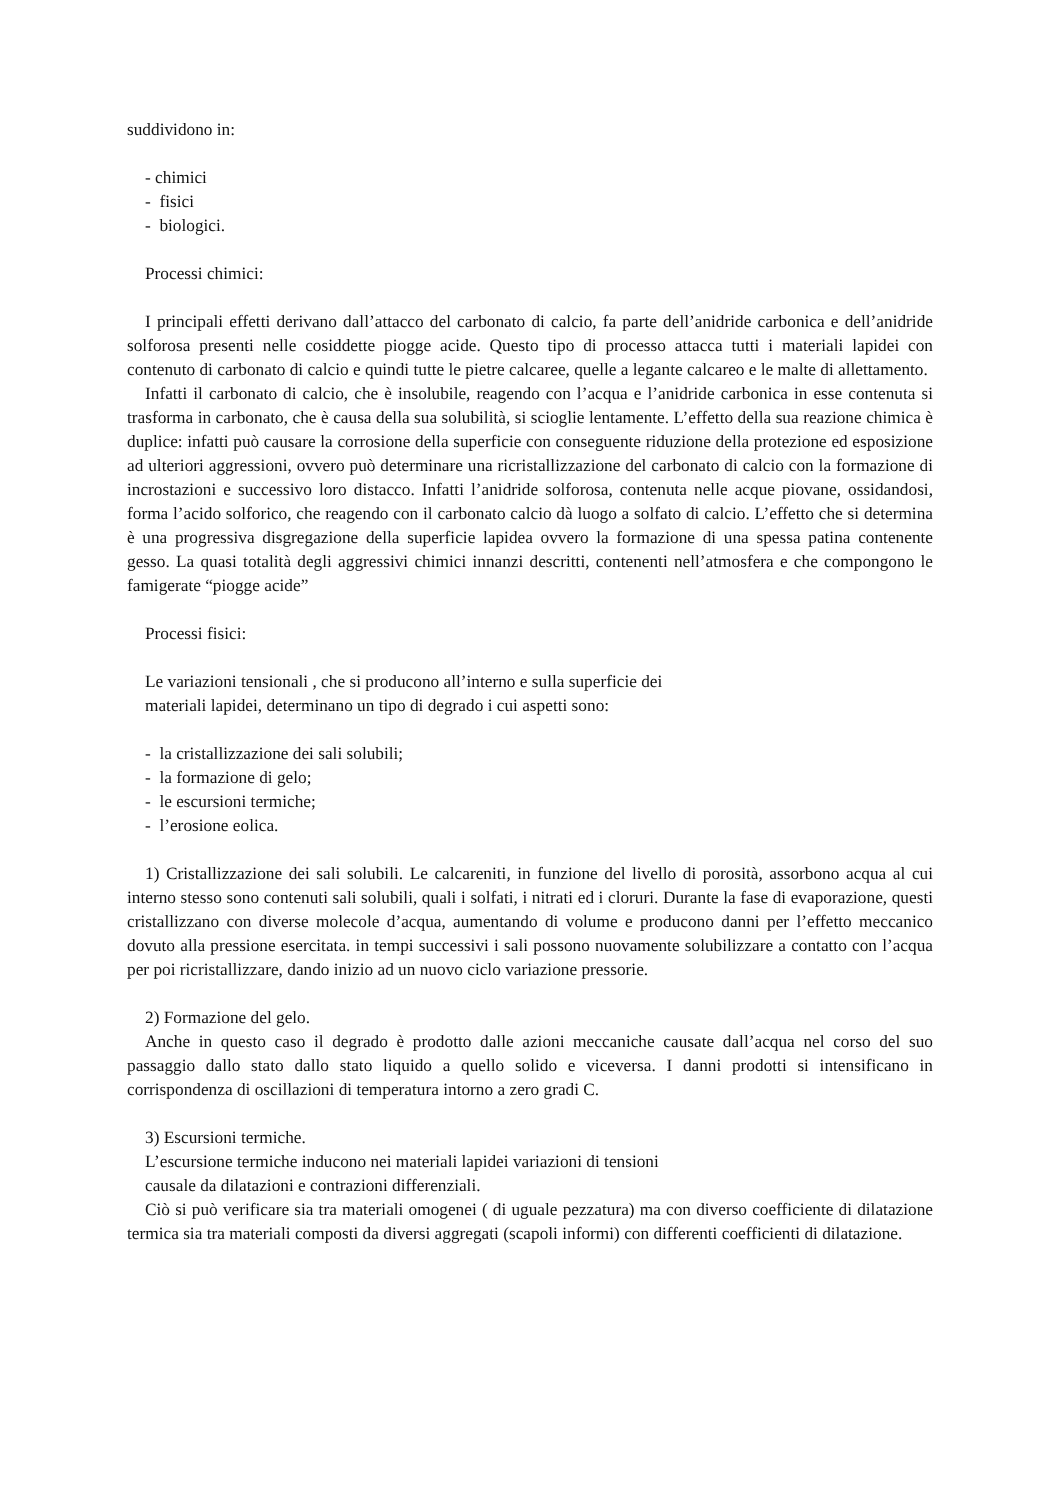suddividono in:
- chimici
- fisici
- biologici.
Processi chimici:
I principali effetti derivano dall’attacco del carbonato di calcio, fa parte dell’anidride carbonica e dell’anidride solforosa presenti nelle cosiddette piogge acide. Questo tipo di processo attacca tutti i materiali lapidei con contenuto di carbonato di calcio e quindi tutte le pietre calcaree, quelle a legante calcareo e le malte di allettamento.
Infatti il carbonato di calcio, che è insolubile, reagendo con l’acqua e l’anidride carbonica in esse contenuta si trasforma in carbonato, che è causa della sua solubilità, si scioglie lentamente. L’effetto della sua reazione chimica è duplice: infatti può causare la corrosione della superficie con conseguente riduzione della protezione ed esposizione ad ulteriori aggressioni, ovvero può determinare una ricristallizzazione del carbonato di calcio con la formazione di incrostazioni e successivo loro distacco. Infatti l’anidride solforosa, contenuta nelle acque piovane, ossidandosi, forma l’acido solforico, che reagendo con il carbonato calcio dà luogo a solfato di calcio. L’effetto che si determina è una progressiva disgregazione della superficie lapidea ovvero la formazione di una spessa patina contenente gesso. La quasi totalità degli aggressivi chimici innanzi descritti, contenenti nell’atmosfera e che compongono le famigerate “piogge acide”
Processi fisici:
Le variazioni tensionali , che si producono all’interno e sulla superficie dei
materiali lapidei, determinano un tipo di degrado i cui aspetti sono:
- la cristallizzazione dei sali solubili;
- la formazione di gelo;
- le escursioni termiche;
- l’erosione eolica.
1) Cristallizzazione dei sali solubili. Le calcareniti, in funzione del livello di porosità, assorbono acqua al cui interno stesso sono contenuti sali solubili, quali i solfati, i nitrati ed i cloruri. Durante la fase di evaporazione, questi cristallizzano con diverse molecole d’acqua, aumentando di volume e producono danni per l’effetto meccanico dovuto alla pressione esercitata. in tempi successivi i sali possono nuovamente solubilizzare a contatto con l’acqua per poi ricristallizzare, dando inizio ad un nuovo ciclo variazione pressorie.
2) Formazione del gelo.
Anche in questo caso il degrado è prodotto dalle azioni meccaniche causate dall’acqua nel corso del suo passaggio dallo stato dallo stato liquido a quello solido e viceversa. I danni prodotti si intensificano in corrispondenza di oscillazioni di temperatura intorno a zero gradi C.
3) Escursioni termiche.
L’escursione termiche inducono nei materiali lapidei variazioni di tensioni
causale da dilatazioni e contrazioni differenziali.
Ciò si può verificare sia tra materiali omogenei ( di uguale pezzatura) ma con diverso coefficiente di dilatazione termica sia tra materiali composti da diversi aggregati (scapoli informi) con differenti coefficienti di dilatazione.